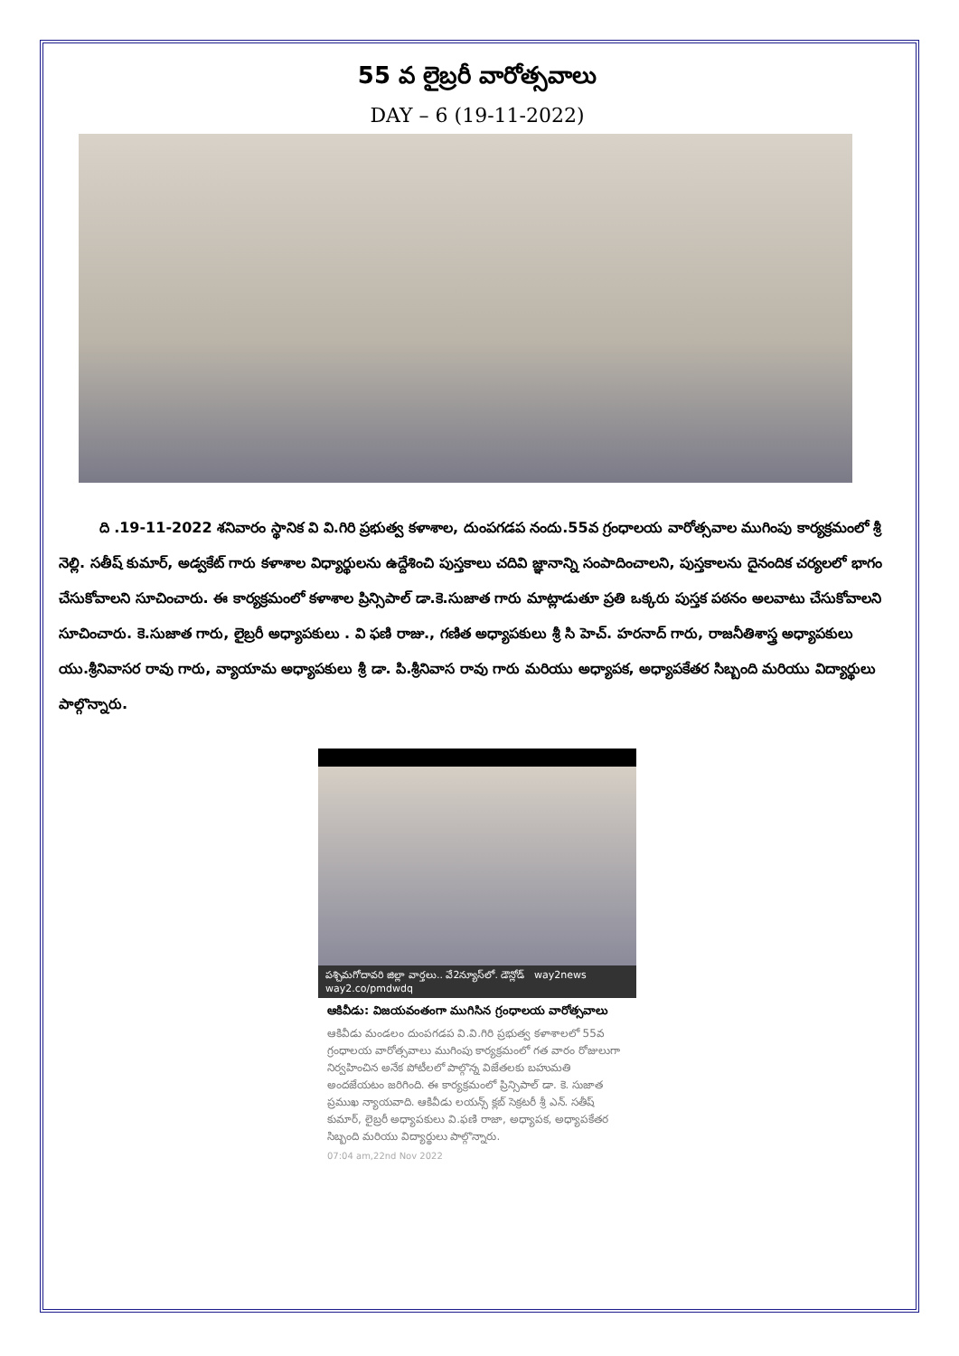55 వ లైబ్రరీ వారోత్సవాలు
DAY – 6 (19-11-2022)
ది .19-11-2022 శనివారం స్థానిక వి వి.గిరి ప్రభుత్వ కళాశాల, దుంపగడప నందు.55వ గ్రంధాలయ వారోత్సవాల ముగింపు కార్యక్రమంలో శ్రీ నెల్లి. సతీష్ కుమార్, అడ్వకేట్ గారు కళాశాల విధ్యార్థులను ఉద్దేశించి పుస్తకాలు చదివి జ్ఞానాన్ని సంపాదించాలని, పుస్తకాలను దైనందిక చర్యలలో భాగం చేసుకోవాలని సూచించారు. ఈ కార్యక్రమంలో కళాశాల ప్రిన్సిపాల్ డా.కె.సుజాత గారు మాట్లాడుతూ ప్రతి ఒక్కరు పుస్తక పఠనం అలవాటు చేసుకోవాలని సూచించారు. కె.సుజాత గారు, లైబ్రరీ అధ్యాపకులు . వి ఫణి రాజు., గణిత అధ్యాపకులు శ్రీ సి హెచ్. హరనాద్ గారు, రాజనీతిశాస్త్ర అధ్యాపకులు యు.శ్రీనివాసర రావు గారు, వ్యాయామ అధ్యాపకులు శ్రీ డా. పి.శ్రీనివాస రావు గారు మరియు అధ్యాపక, అధ్యాపకేతర సిబ్బంది మరియు విద్యార్థులు పాల్గొన్నారు.
పశ్చిమగోదావరి జిల్లా వార్తలు.. వే2న్యూస్‌లో. డౌన్లోడ్ way2news way2.co/pmdwdq
ఆకివీడు: విజయవంతంగా ముగిసిన గ్రంధాలయ వారోత్సవాలు
ఆకివీడు మండలం దుంపగడప వి.వి.గిరి ప్రభుత్వ కళాశాలలో 55వ గ్రంధాలయ వారోత్సవాలు ముగింపు కార్యక్రమంలో గత వారం రోజులుగా నిర్వహించిన అనేక పోటీలలో పాల్గొన్న విజేతలకు బహుమతి అందజేయటం జరిగింది. ఈ కార్యక్రమంలో ప్రిన్సిపాల్ డా. కె. సుజాత ప్రముఖ న్యాయవాది. ఆకివీడు లయన్స్ క్లబ్ సెక్రటరీ శ్రీ ఎన్. సతీష్ కుమార్, లైబ్రరీ అధ్యాపకులు వి.ఫణి రాజా, అధ్యాపక, అధ్యాపకేతర సిబ్బంది మరియు విద్యార్థులు పాల్గొన్నారు.
07:04 am,22nd Nov 2022